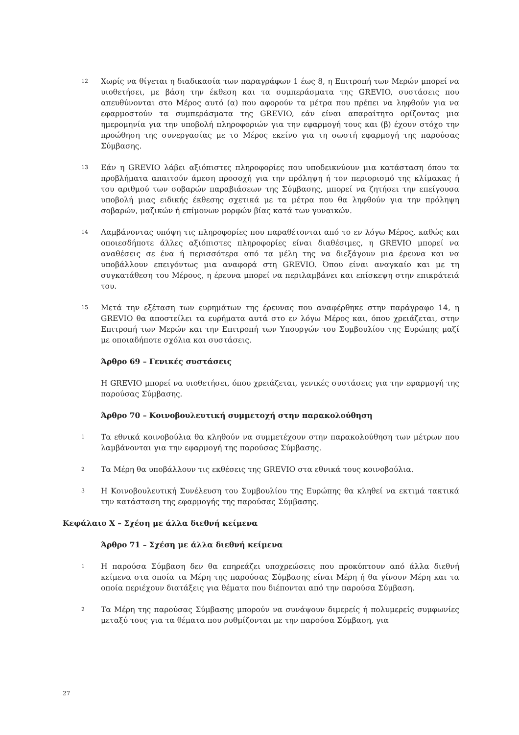12
Χωρίς να θίγεται η διαδικασία των παραγράφων 1 έως 8, η Επιτροπή των Μερών μπορεί να υιοθετήσει, με βάση την έκθεση και τα συμπεράσματα της GREVIO, συστάσεις που απευθύνονται στο Μέρος αυτό (α) που αφορούν τα μέτρα που πρέπει να ληφθούν για να εφαρμοστούν τα συμπεράσματα της GREVIO, εάν είναι απαραίτητο ορίζοντας μια ημερομηνία για την υποβολή πληροφοριών για την εφαρμογή τους και (β) έχουν στόχο την προώθηση της συνεργασίας με το Μέρος εκείνο για τη σωστή εφαρμογή της παρούσας Σύμβασης.
13
Εάν η GREVIO λάβει αξιόπιστες πληροφορίες που υποδεικνύουν μια κατάσταση όπου τα προβλήματα απαιτούν άμεση προσοχή για την πρόληψη ή τον περιορισμό της κλίμακας ή του αριθμού των σοβαρών παραβιάσεων της Σύμβασης, μπορεί να ζητήσει την επείγουσα υποβολή μιας ειδικής έκθεσης σχετικά με τα μέτρα που θα ληφθούν για την πρόληψη σοβαρών, μαζικών ή επίμονων μορφών βίας κατά των γυναικών.
14
Λαμβάνοντας υπόψη τις πληροφορίες που παραθέτονται από το εν λόγω Μέρος, καθώς και οποιεσδήποτε άλλες αξιόπιστες πληροφορίες είναι διαθέσιμες, η GREVIO μπορεί να αναθέσεις σε ένα ή περισσότερα από τα μέλη της να διεξάγουν μια έρευνα και να υποβάλλουν επειγόντως μια αναφορά στη GREVIO. Όπου είναι αναγκαίο και με τη συγκατάθεση του Μέρους, η έρευνα μπορεί να περιλαμβάνει και επίσκεψη στην επικράτειά του.
15
Μετά την εξέταση των ευρημάτων της έρευνας που αναφέρθηκε στην παράγραφο 14, η GREVIO θα αποστείλει τα ευρήματα αυτά στο εν λόγω Μέρος και, όπου χρειάζεται, στην Επιτροπή των Μερών και την Επιτροπή των Υπουργών του Συμβουλίου της Ευρώπης μαζί με οποιαδήποτε σχόλια και συστάσεις.
Άρθρο 69 – Γενικές συστάσεις
Η GREVIO μπορεί να υιοθετήσει, όπου χρειάζεται, γενικές συστάσεις για την εφαρμογή της παρούσας Σύμβασης.
Άρθρο 70 – Κοινοβουλευτική συμμετοχή στην παρακολούθηση
1
Τα εθνικά κοινοβούλια θα κληθούν να συμμετέχουν στην παρακολούθηση των μέτρων που λαμβάνονται για την εφαρμογή της παρούσας Σύμβασης.
2
Τα Μέρη θα υποβάλλουν τις εκθέσεις της GREVIO στα εθνικά τους κοινοβούλια.
3
Η Κοινοβουλευτική Συνέλευση του Συμβουλίου της Ευρώπης θα κληθεί να εκτιμά τακτικά την κατάσταση της εφαρμογής της παρούσας Σύμβασης.
Κεφάλαιο X – Σχέση με άλλα διεθνή κείμενα
Άρθρο 71 – Σχέση με άλλα διεθνή κείμενα
1
Η παρούσα Σύμβαση δεν θα επηρεάζει υποχρεώσεις που προκύπτουν από άλλα διεθνή κείμενα στα οποία τα Μέρη της παρούσας Σύμβασης είναι Μέρη ή θα γίνουν Μέρη και τα οποία περιέχουν διατάξεις για θέματα που διέπονται από την παρούσα Σύμβαση.
2
Τα Μέρη της παρούσας Σύμβασης μπορούν να συνάψουν διμερείς ή πολυμερείς συμφωνίες μεταξύ τους για τα θέματα που ρυθμίζονται με την παρούσα Σύμβαση, για
27